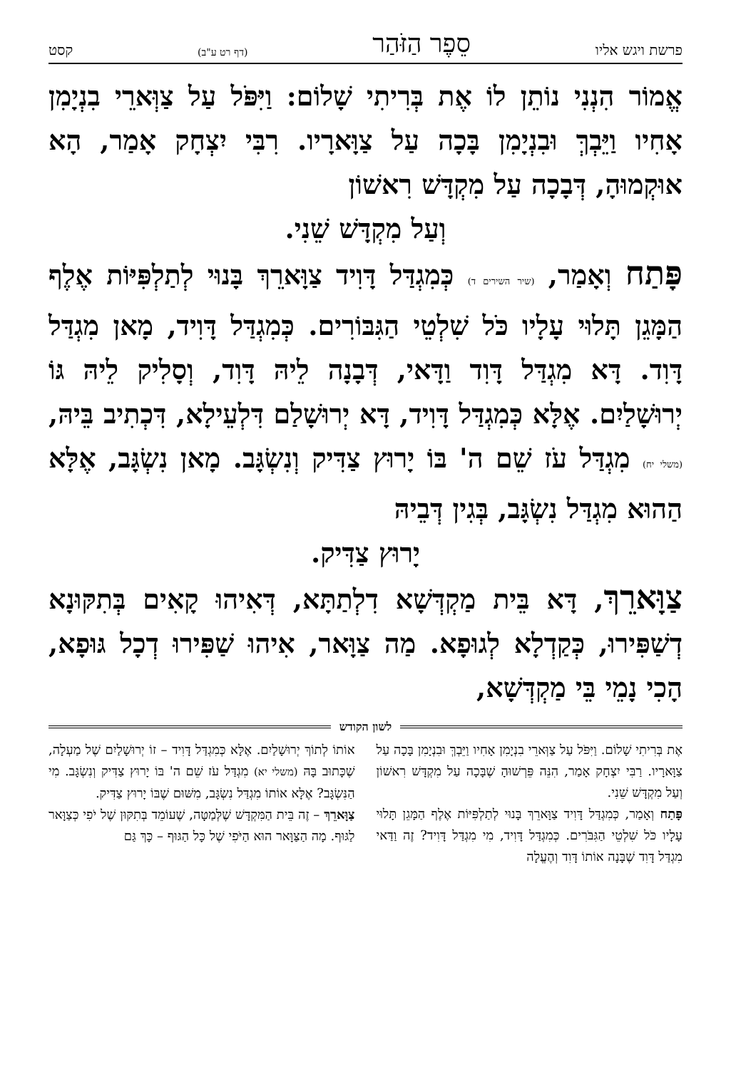פרשת ויגש אליו סֵפֶר הַזֹּהַר (דף רט ע"ב) קסט
אֱמוֹר הִנְנִי נוֹתֵן לוֹ אֶת בְּרִיתִי שָׁלוֹם: וַיִּפֹּל עַל צַוְּארֵי בִנְיָמִן אָחִיו וַיֵּבְךְּ וּבִנְיָמִן בָּכָה עַל צַוָּארָיו. רִבִּי יִצְחָק אָמַר, הָא אוּקְמוּהָ, דְּבָכָה עַל מִקְדָּשׁ רִאשׁוֹן
וְעַל מִקְדָּשׁ שֵׁנִי.
פָּתַח וְאָמַר, (שיר השירים ד) כְּמִגְדַּל דָּוִיד צַוָּארֵךְ בָּנוּי לְתַלְפִּיּוֹת אֶלֶף הַמָּגֵן תָּלוּי עָלָיו כֹּל שִׁלְטֵי הַגִּבּוֹרִים. כְּמִגְדַּל דָּוִיד, מָאן מִגְדַּל דָּוִד. דָּא מִגְדַּל דָּוִד וַדָּאי, דְּבָנָה לֵיהּ דָּוִד, וְסָלִיק לֵיהּ גּוֹ יְרוּשָׁלַיִם. אֶלָּא כְּמִגְדַּל דָּוִיד, דָּא יְרוּשָׁלַם דִּלְעֵילָא, דִּכְתִיב בֵּיהּ, (משלי יח) מִגְדַּל עֹז שֵׁם ה' בּוֹ יָרוּץ צַדִּיק וְנִשְׂגָּב. מָאן נִשְׂגָּב, אֶלָּא הַהוּא מִגְדַּל נִשְׂגָּב, בְּגִין דְּבֵיהּ
יָרוּץ צַדִּיק.
צַוָּארֵךְ, דָּא בֵּית מַקְדְּשָׁא דִלְתַתָּא, דְּאִיהוּ קָאִים בְּתִקּוּנָא דְשַׁפִּירוּ, כְּקַדְלָא לְגוּפָא. מַה צַוָּאר, אִיהוּ שַׁפִּירוּ דְכָל גּוּפָא, הָכִי נָמֵי בֵּי מַקְדְּשָׁא,
לשון הקודש
אֶת בְּרִיתִי שָׁלוֹם. וַיִּפֹּל עַל צַוְּארֵי בִנְיָמִן אָחִיו וַיֵּבְךְּ וּבִנְיָמִן בָּכָה עַל צַוָּארָיו. רַבִּי יִצְחָק אָמַר, הִנֵּה פֵּרְשׁוּהָ שֶׁבָּכָה עַל מִקְדָּשׁ רִאשׁוֹן וְעַל מִקְדָּשׁ שֵׁנִי.
פָּתַח וְאָמַר, כְּמִגְדַּל דָּוִיד צַוָּארֵךְ בָּנוּי לְתַלְפִּיּוֹת אֶלֶף הַמָּגֵן תָּלוּי עָלָיו כֹּל שִׁלְטֵי הַגִּבֹּרִים. כְּמִגְדַּל דָּוִיד, מִי מִגְדַּל דָּוִיד? זֶה וַדַּאי מִגְדַּל דָּוִד שֶׁבָּנָה אוֹתוֹ דָּוִד וְהֶעֱלָה
אוֹתוֹ לְתוֹךְ יְרוּשָׁלַיִם. אֶלָּא כְּמִגְדַּל דָּוִיד – זוֹ יְרוּשָׁלַיִם שֶׁל מַעְלָה, שֶׁכָּתוּב בָּהּ (משלי יא) מִגְדַּל עֹז שֵׁם ה' בּוֹ יָרוּץ צַדִּיק וְנִשְׂגָּב. מִי הַנִּשְׂגָּב? אֶלָּא אוֹתוֹ מִגְדַּל נִשְׂגָּב, מִשּׁוּם שֶׁבּוֹ יָרוּץ צַדִּיק.
צַוָּארֵךְ – זֶה בֵּית הַמִּקְדָּשׁ שֶׁלְּמַטָּה, שֶׁעוֹמֵד בְּתִקּוּן שֶׁל יֹפִי כְּצַוָּאר לַגּוּף. מָה הַצַּוָּאר הוּא הַיֹּפִי שֶׁל כָּל הַגּוּף – כָּךְ גַּם